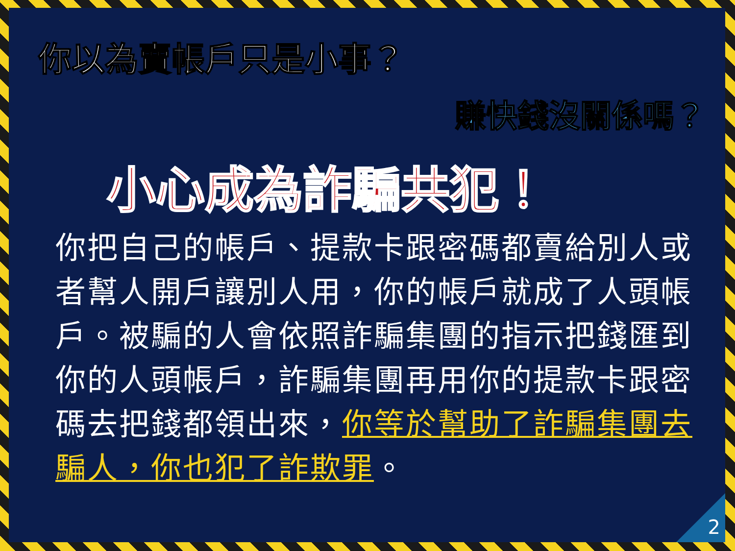你以為賣帳戶只是小事？
賺快錢沒關係嗎？
小心成為詐騙共犯！
你把自己的帳戶、提款卡跟密碼都賣給別人或者幫人開戶讓別人用，你的帳戶就成了人頭帳戶。被騙的人會依照詐騙集團的指示把錢匯到你的人頭帳戶，詐騙集團再用你的提款卡跟密碼去把錢都領出來，你等於幫助了詐騙集團去騙人，你也犯了詐欺罪。
2